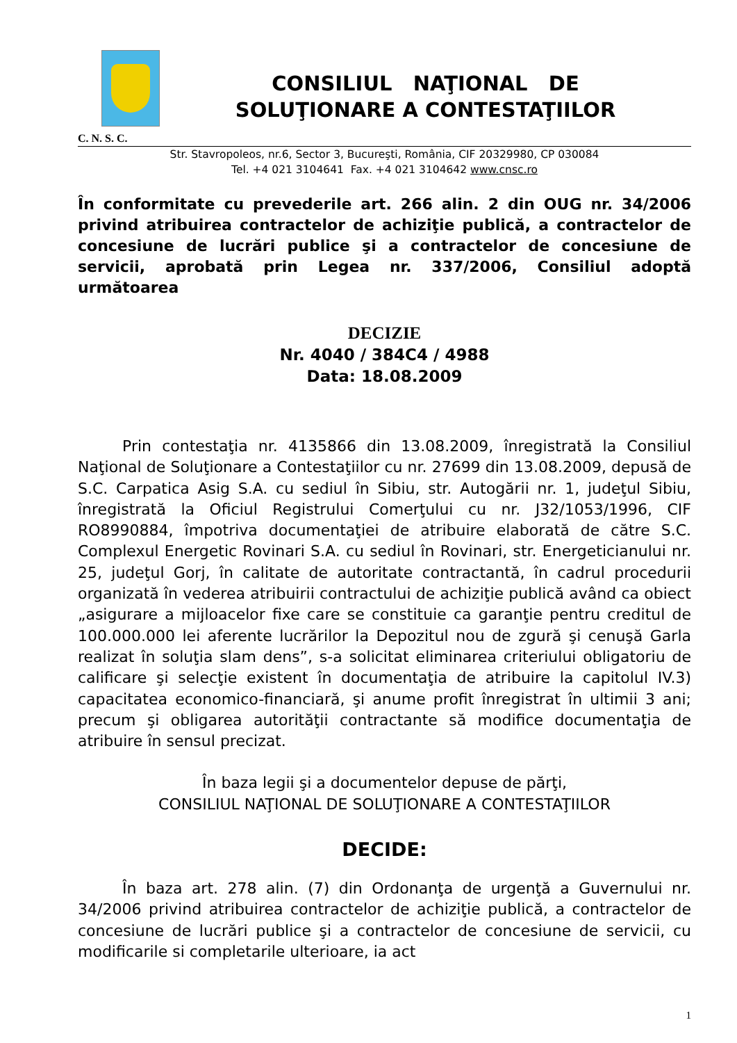CONSILIUL NAŢIONAL DE
SOLUŢIONARE A CONTESTAŢIILOR
C. N. S. C.
Str. Stavropoleos, nr.6, Sector 3, Bucureşti, România, CIF 20329980, CP 030084
Tel. +4 021 3104641 Fax. +4 021 3104642 www.cnsc.ro
În conformitate cu prevederile art. 266 alin. 2 din OUG nr. 34/2006 privind atribuirea contractelor de achiziţie publică, a contractelor de concesiune de lucrări publice şi a contractelor de concesiune de servicii, aprobată prin Legea nr. 337/2006, Consiliul adoptă următoarea
DECIZIE
Nr. 4040 / 384C4 / 4988
Data: 18.08.2009
Prin contestaţia nr. 4135866 din 13.08.2009, înregistrată la Consiliul Naţional de Soluţionare a Contestaţiilor cu nr. 27699 din 13.08.2009, depusă de S.C. Carpatica Asig S.A. cu sediul în Sibiu, str. Autogării nr. 1, judeţul Sibiu, înregistrată la Oficiul Registrului Comerţului cu nr. J32/1053/1996, CIF RO8990884, împotriva documentaţiei de atribuire elaborată de către S.C. Complexul Energetic Rovinari S.A. cu sediul în Rovinari, str. Energeticianului nr. 25, judeţul Gorj, în calitate de autoritate contractantă, în cadrul procedurii organizată în vederea atribuirii contractului de achiziţie publică având ca obiect „asigurare a mijloacelor fixe care se constituie ca garanţie pentru creditul de 100.000.000 lei aferente lucrărilor la Depozitul nou de zgură şi cenuşă Garla realizat în soluţia slam dens”, s-a solicitat eliminarea criteriului obligatoriu de calificare şi selecţie existent în documentaţia de atribuire la capitolul IV.3) capacitatea economico-financiară, şi anume profit înregistrat în ultimii 3 ani; precum şi obligarea autorităţii contractante să modifice documentaţia de atribuire în sensul precizat.
În baza legii şi a documentelor depuse de părţi,
CONSILIUL NAŢIONAL DE SOLUŢIONARE A CONTESTAŢIILOR
DECIDE:
În baza art. 278 alin. (7) din Ordonanţa de urgenţă a Guvernului nr. 34/2006 privind atribuirea contractelor de achiziţie publică, a contractelor de concesiune de lucrări publice şi a contractelor de concesiune de servicii, cu modificarile si completarile ulterioare, ia act
1